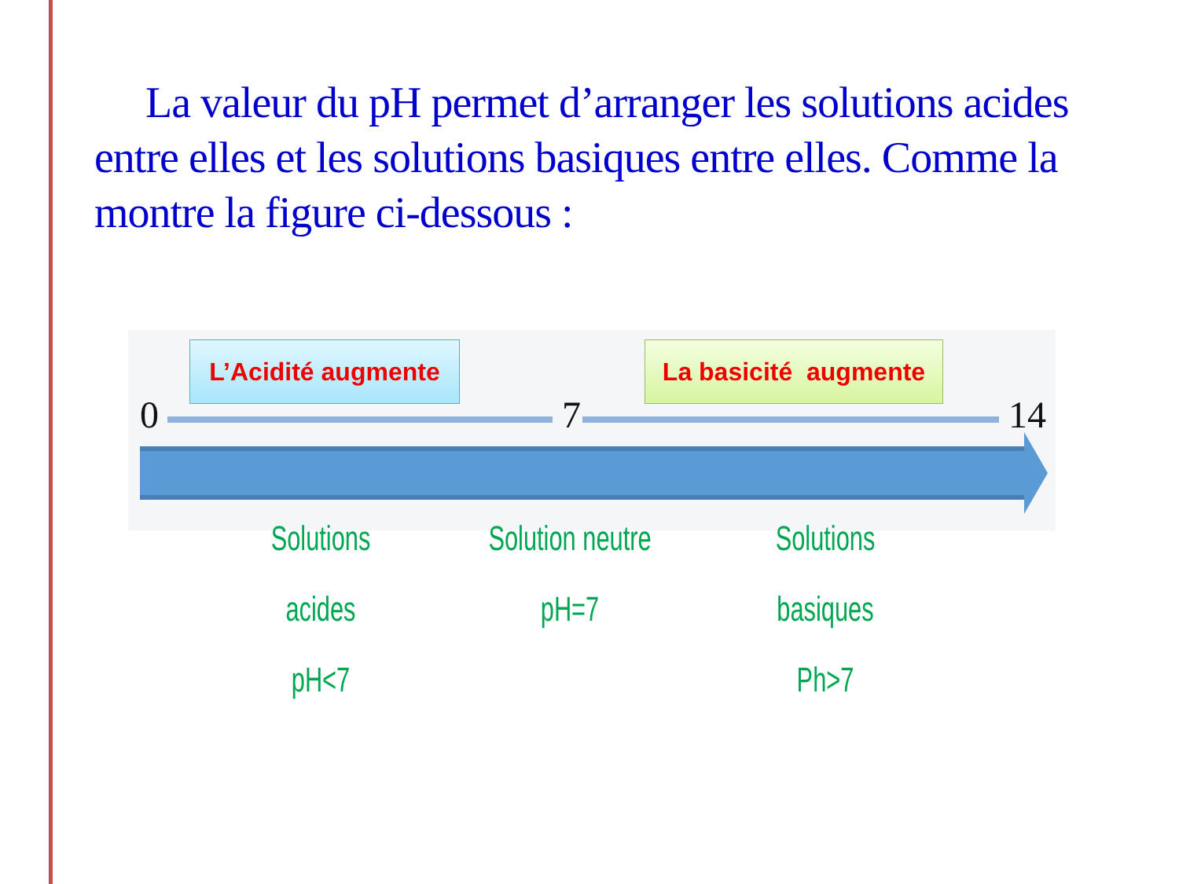La valeur du pH permet d’arranger les solutions acides entre elles et les solutions basiques entre elles. Comme la montre la figure ci-dessous :
L’Acidité augmente
La basicité augmente
0 7 14
Solutions acides
pH<7
Solution neutre
pH=7
Solutions basiques
Ph>7